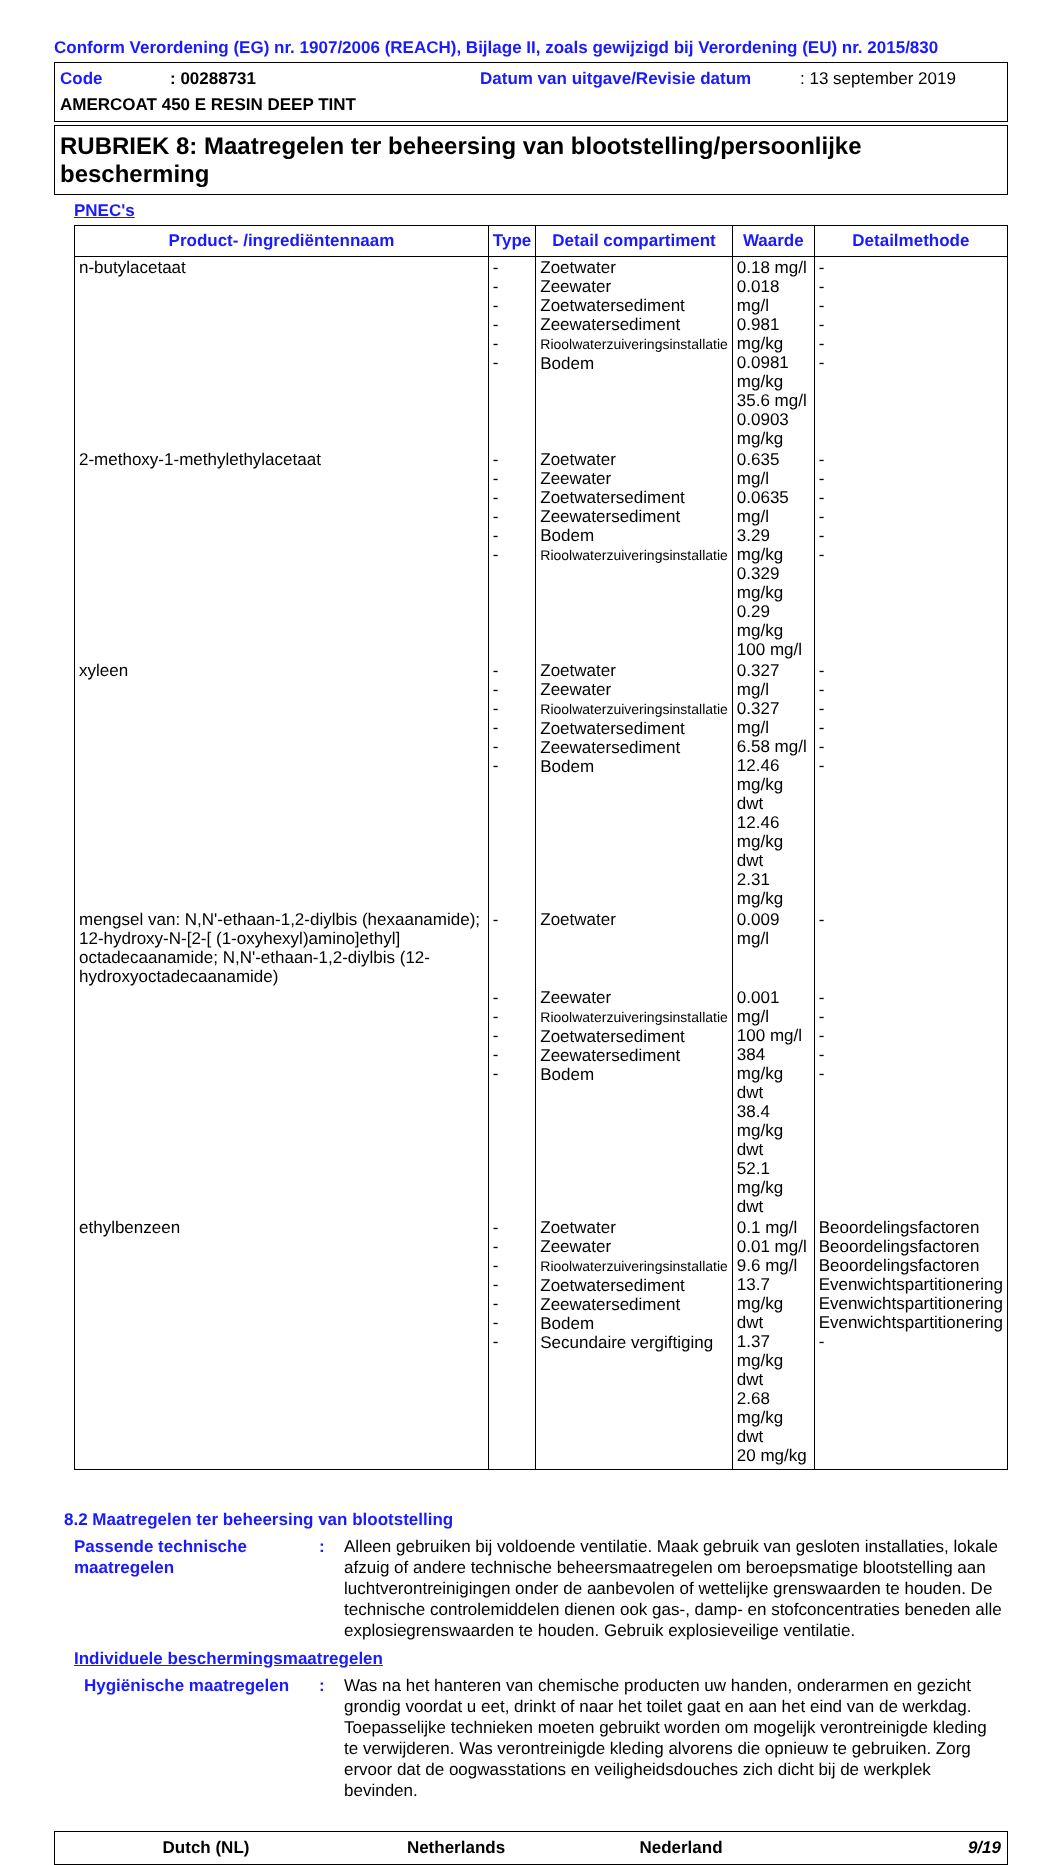Conform Verordening (EG) nr. 1907/2006 (REACH), Bijlage II, zoals gewijzigd bij Verordening (EU) nr. 2015/830
Code: 00288731 Datum van uitgave/Revisie datum: 13 september 2019
AMERCOAT 450 E RESIN DEEP TINT
RUBRIEK 8: Maatregelen ter beheersing van blootstelling/persoonlijke bescherming
PNEC's
| Product- /ingrediëntennaam | Type | Detail compartiment | Waarde | Detailmethode |
| --- | --- | --- | --- | --- |
| n-butylacetaat | - - - - - - | Zoetwater Zeewater Zoetwatersediment Zeewatersediment Rioolwaterzuiveringsinstallatie Bodem | 0.18 mg/l 0.018 mg/l 0.981 mg/kg 0.0981 mg/kg 35.6 mg/l 0.0903 mg/kg | - - - - - - |
| 2-methoxy-1-methylethylacetaat | - - - - - - | Zoetwater Zeewater Zoetwatersediment Zeewatersediment Bodem Rioolwaterzuiveringsinstallatie | 0.635 mg/l 0.0635 mg/l 3.29 mg/kg 0.329 mg/kg 0.29 mg/kg 100 mg/l | - - - - - - |
| xyleen | - - - - - - | Zoetwater Zeewater Rioolwaterzuiveringsinstallatie Zoetwatersediment Zeewatersediment Bodem | 0.327 mg/l 0.327 mg/l 6.58 mg/l 12.46 mg/kg dwt 12.46 mg/kg dwt 2.31 mg/kg | - - - - - - |
| mengsel van: N,N'-ethaan-1,2-diylbis (hexaanamide); 12-hydroxy-N-[2-[ (1-oxyhexyl)amino]ethyl] octadecaanamide; N,N'-ethaan-1,2-diylbis (12-hydroxyoctadecaanamide) | - | Zoetwater | 0.009 mg/l | - |
| | - - - - - | Zeewater Rioolwaterzuiveringsinstallatie Zoetwatersediment Zeewatersediment Bodem | 0.001 mg/l 100 mg/l 384 mg/kg dwt 38.4 mg/kg dwt 52.1 mg/kg dwt | - - - - - |
| ethylbenzeen | - - - - - - - | Zoetwater Zeewater Rioolwaterzuiveringsinstallatie Zoetwatersediment Zeewatersediment Bodem Secundaire vergiftiging | 0.1 mg/l 0.01 mg/l 9.6 mg/l 13.7 mg/kg dwt 1.37 mg/kg dwt 2.68 mg/kg dwt 20 mg/kg | Beoordelingsfactoren Beoordelingsfactoren Beoordelingsfactoren Evenwichtspartitionering Evenwichtspartitionering Evenwichtspartitionering - |
8.2 Maatregelen ter beheersing van blootstelling
Passende technische maatregelen
: Alleen gebruiken bij voldoende ventilatie. Maak gebruik van gesloten installaties, lokale afzuig of andere technische beheersmaatregelen om beroepsmatige blootstelling aan luchtverontreinigingen onder de aanbevolen of wettelijke grenswaarden te houden. De technische controlemiddelen dienen ook gas-, damp- en stofconcentraties beneden alle explosiegrenswaarden te houden. Gebruik explosieveilige ventilatie.
Individuele beschermingsmaatregelen
Hygiënische maatregelen : Was na het hanteren van chemische producten uw handen, onderarmen en gezicht grondig voordat u eet, drinkt of naar het toilet gaat en aan het eind van de werkdag. Toepasselijke technieken moeten gebruikt worden om mogelijk verontreinigde kleding te verwijderen. Was verontreinigde kleding alvorens die opnieuw te gebruiken. Zorg ervoor dat de oogwasstations en veiligheidsdouches zich dicht bij de werkplek bevinden.
Dutch (NL) Netherlands Nederland 9/19